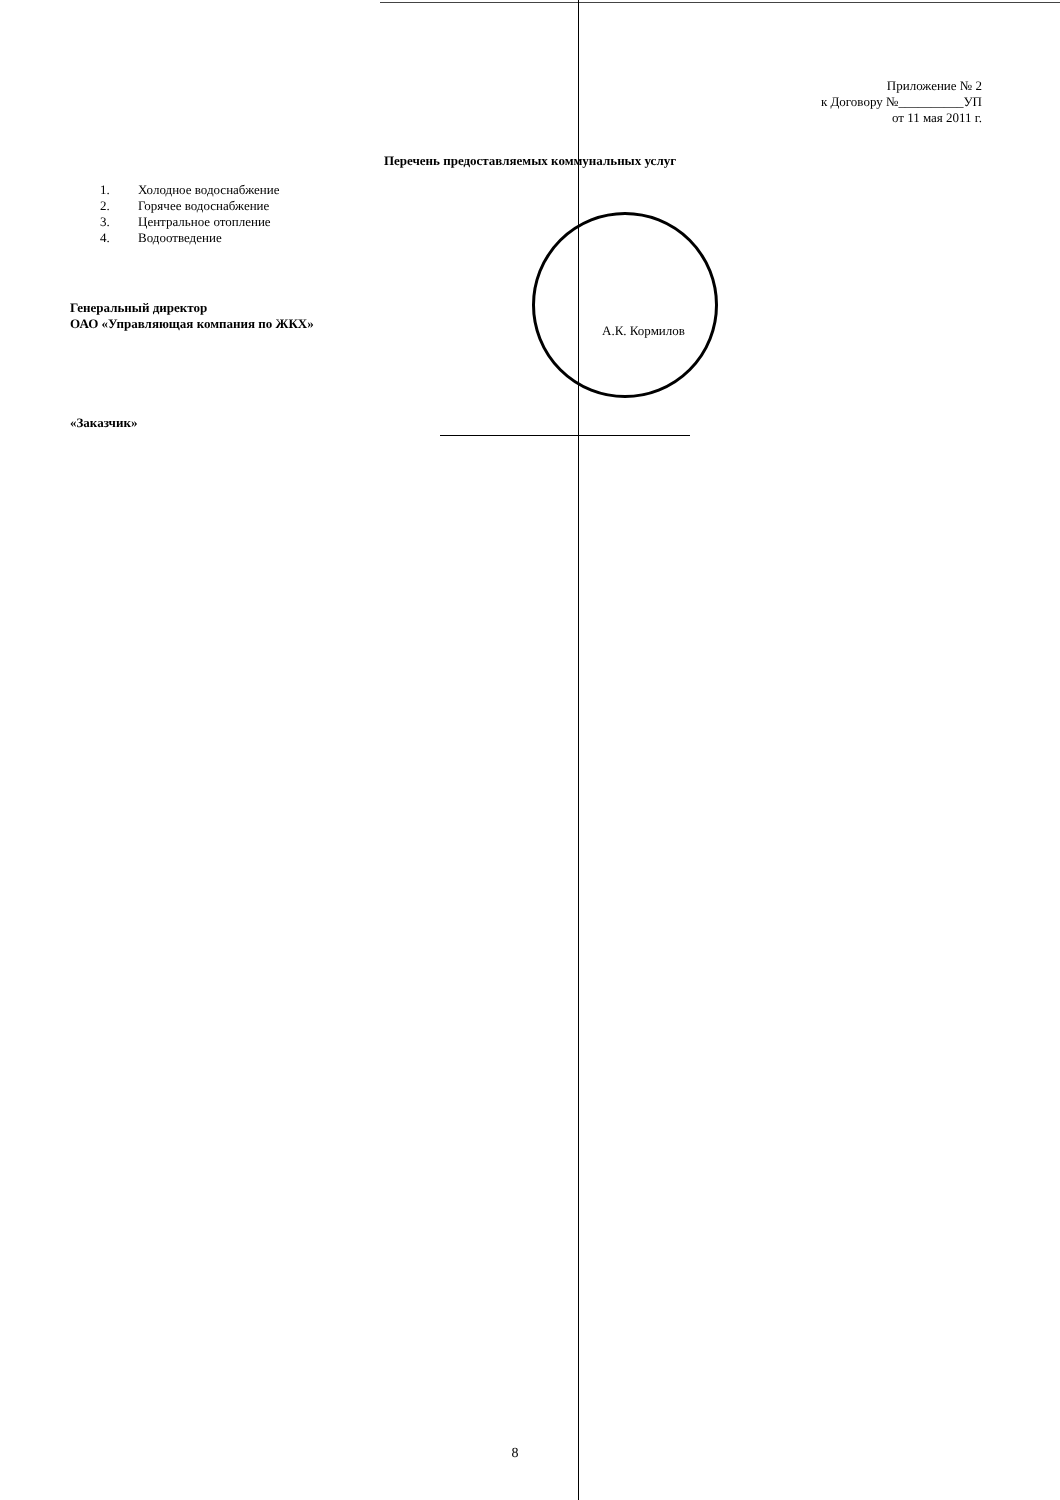Приложение № 2
к Договору №__________УП
от 11 мая 2011 г.
Перечень предоставляемых коммунальных услуг
1. Холодное водоснабжение
2. Горячее водоснабжение
3. Центральное отопление
4. Водоотведение
Генеральный директор
ОАО «Управляющая компания по ЖКХ»
А.К. Кормилов
«Заказчик»
8